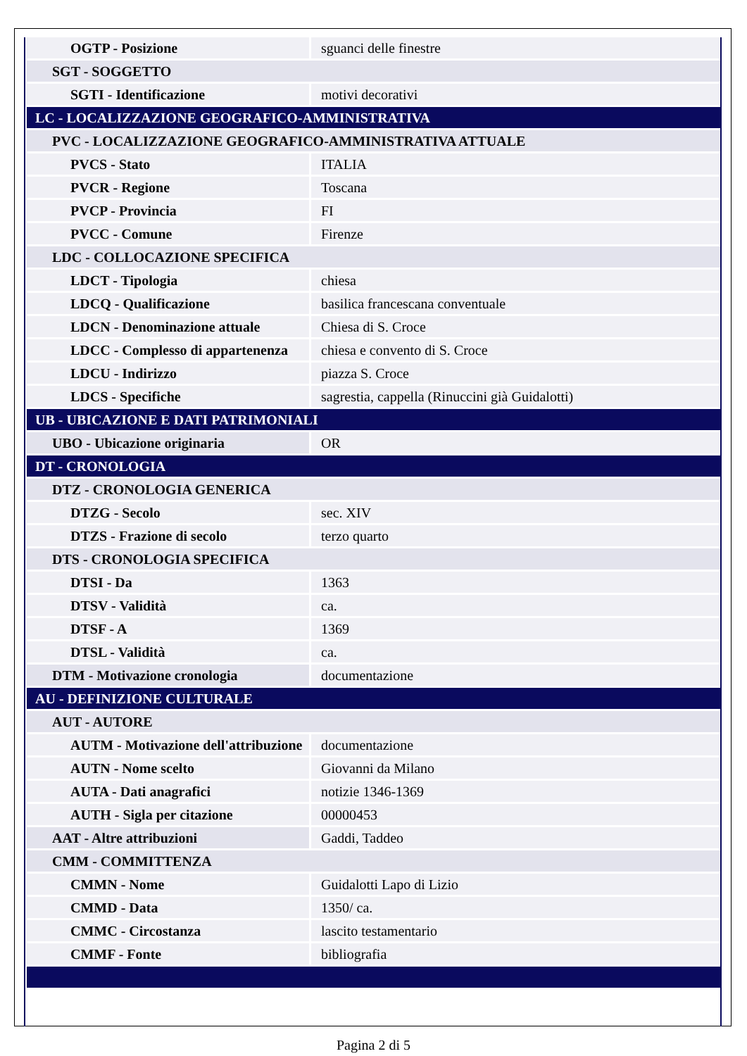| OGTP - Posizione | sguanci delle finestre |
| SGT - SOGGETTO | |
| SGTI - Identificazione | motivi decorativi |
| LC - LOCALIZZAZIONE GEOGRAFICO-AMMINISTRATIVA | |
| PVC - LOCALIZZAZIONE GEOGRAFICO-AMMINISTRATIVA ATTUALE | |
| PVCS - Stato | ITALIA |
| PVCR - Regione | Toscana |
| PVCP - Provincia | FI |
| PVCC - Comune | Firenze |
| LDC - COLLOCAZIONE SPECIFICA | |
| LDCT - Tipologia | chiesa |
| LDCQ - Qualificazione | basilica francescana conventuale |
| LDCN - Denominazione attuale | Chiesa di S. Croce |
| LDCC - Complesso di appartenenza | chiesa e convento di S. Croce |
| LDCU - Indirizzo | piazza S. Croce |
| LDCS - Specifiche | sagrestia, cappella (Rinuccini già Guidalotti) |
| UB - UBICAZIONE E DATI PATRIMONIALI | |
| UBO - Ubicazione originaria | OR |
| DT - CRONOLOGIA | |
| DTZ - CRONOLOGIA GENERICA | |
| DTZG - Secolo | sec. XIV |
| DTZS - Frazione di secolo | terzo quarto |
| DTS - CRONOLOGIA SPECIFICA | |
| DTSI - Da | 1363 |
| DTSV - Validità | ca. |
| DTSF - A | 1369 |
| DTSL - Validità | ca. |
| DTM - Motivazione cronologia | documentazione |
| AU - DEFINIZIONE CULTURALE | |
| AUT - AUTORE | |
| AUTM - Motivazione dell'attribuzione | documentazione |
| AUTN - Nome scelto | Giovanni da Milano |
| AUTA - Dati anagrafici | notizie 1346-1369 |
| AUTH - Sigla per citazione | 00000453 |
| AAT - Altre attribuzioni | Gaddi, Taddeo |
| CMM - COMMITTENZA | |
| CMMN - Nome | Guidalotti Lapo di Lizio |
| CMMD - Data | 1350/ ca. |
| CMMC - Circostanza | lascito testamentario |
| CMMF - Fonte | bibliografia |
Pagina 2 di 5